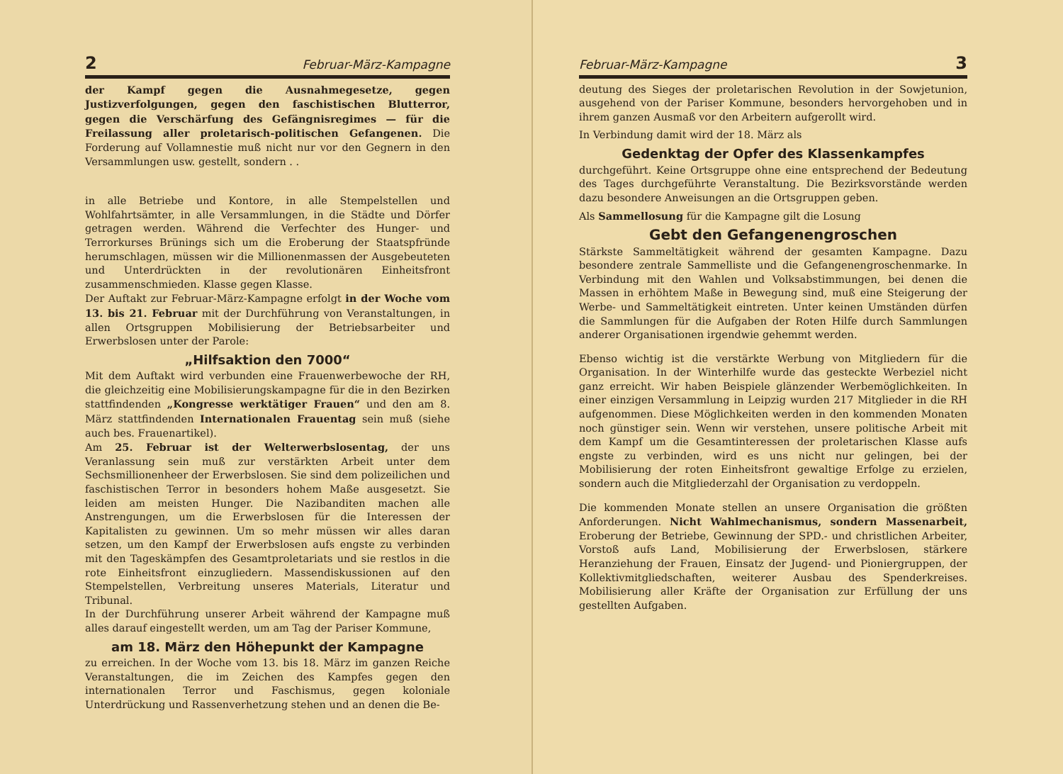2 Februar-März-Kampagne
der Kampf gegen die Ausnahmegesetze, gegen Justizverfolgungen, gegen den faschistischen Blutterror, gegen die Verschärfung des Gefängnisregimes — für die Freilassung aller proletarisch-politischen Gefangenen. Die Forderung auf Vollamnestie muß nicht nur vor den Gegnern in den Versammlungen usw. gestellt, sondern . .
in alle Betriebe und Kontore, in alle Stempelstellen und Wohlfahrtsämter, in alle Versammlungen, in die Städte und Dörfer getragen werden. Während die Verfechter des Hunger- und Terrorkurses Brünings sich um die Eroberung der Staatspfründe herumschlagen, müssen wir die Millionenmassen der Ausgebeuteten und Unterdrückten in der revolutionären Einheitsfront zusammenschmieden. Klasse gegen Klasse.
Der Auftakt zur Februar-März-Kampagne erfolgt in der Woche vom 13. bis 21. Februar mit der Durchführung von Veranstaltungen, in allen Ortsgruppen Mobilisierung der Betriebsarbeiter und Erwerbslosen unter der Parole:
„Hilfsaktion den 7000“
Mit dem Auftakt wird verbunden eine Frauenwerbewoche der RH, die gleichzeitig eine Mobilisierungskampagne für die in den Bezirken stattfindenden „Kongresse werktätiger Frauen“ und den am 8. März stattfindenden Internationalen Frauentag sein muß (siehe auch bes. Frauenartikel).
Am 25. Februar ist der Welterwerbslosentag, der uns Veranlassung sein muß zur verstärkten Arbeit unter dem Sechsmillionenheer der Erwerbslosen. Sie sind dem polizeilichen und faschistischen Terror in besonders hohem Maße ausgesetzt. Sie leiden am meisten Hunger. Die Nazibanditen machen alle Anstrengungen, um die Erwerbslosen für die Interessen der Kapitalisten zu gewinnen. Um so mehr müssen wir alles daran setzen, um den Kampf der Erwerbslosen aufs engste zu verbinden mit den Tageskämpfen des Gesamtproletariats und sie restlos in die rote Einheitsfront einzugliedern. Massendiskussionen auf den Stempelstellen, Verbreitung unseres Materials, Literatur und Tribunal.
In der Durchführung unserer Arbeit während der Kampagne muß alles darauf eingestellt werden, um am Tag der Pariser Kommune,
am 18. März den Höhepunkt der Kampagne
zu erreichen. In der Woche vom 13. bis 18. März im ganzen Reiche Veranstaltungen, die im Zeichen des Kampfes gegen den internationalen Terror und Faschismus, gegen koloniale Unterdrückung und Rassenverhetzung stehen und an denen die Be-
Februar-März-Kampagne 3
deutung des Sieges der proletarischen Revolution in der Sowjetunion, ausgehend von der Pariser Kommune, besonders hervorgehoben und in ihrem ganzen Ausmaß vor den Arbeitern aufgerollt wird.
In Verbindung damit wird der 18. März als
Gedenktag der Opfer des Klassenkampfes
durchgeführt. Keine Ortsgruppe ohne eine entsprechend der Bedeutung des Tages durchgeführte Veranstaltung. Die Bezirksvorstände werden dazu besondere Anweisungen an die Ortsgruppen geben.
Als Sammellosung für die Kampagne gilt die Losung
Gebt den Gefangenengroschen
Stärkste Sammeltätigkeit während der gesamten Kampagne. Dazu besondere zentrale Sammelliste und die Gefangenengroschenmarke. In Verbindung mit den Wahlen und Volksabstimmungen, bei denen die Massen in erhöhtem Maße in Bewegung sind, muß eine Steigerung der Werbe- und Sammeltätigkeit eintreten. Unter keinen Umständen dürfen die Sammlungen für die Aufgaben der Roten Hilfe durch Sammlungen anderer Organisationen irgendwie gehemmt werden.
Ebenso wichtig ist die verstärkte Werbung von Mitgliedern für die Organisation. In der Winterhilfe wurde das gesteckte Werbeziel nicht ganz erreicht. Wir haben Beispiele glänzender Werbemöglichkeiten. In einer einzigen Versammlung in Leipzig wurden 217 Mitglieder in die RH aufgenommen. Diese Möglichkeiten werden in den kommenden Monaten noch günstiger sein. Wenn wir verstehen, unsere politische Arbeit mit dem Kampf um die Gesamtinteressen der proletarischen Klasse aufs engste zu verbinden, wird es uns nicht nur gelingen, bei der Mobilisierung der roten Einheitsfront gewaltige Erfolge zu erzielen, sondern auch die Mitgliederzahl der Organisation zu verdoppeln.
Die kommenden Monate stellen an unsere Organisation die größten Anforderungen. Nicht Wahlmechanismus, sondern Massenarbeit, Eroberung der Betriebe, Gewinnung der SPD.- und christlichen Arbeiter, Vorstoß aufs Land, Mobilisierung der Erwerbslosen, stärkere Heranziehung der Frauen, Einsatz der Jugend- und Pioniergruppen, der Kollektivmitgliedschaften, weiterer Ausbau des Spenderkreises. Mobilisierung aller Kräfte der Organisation zur Erfüllung der uns gestellten Aufgaben.